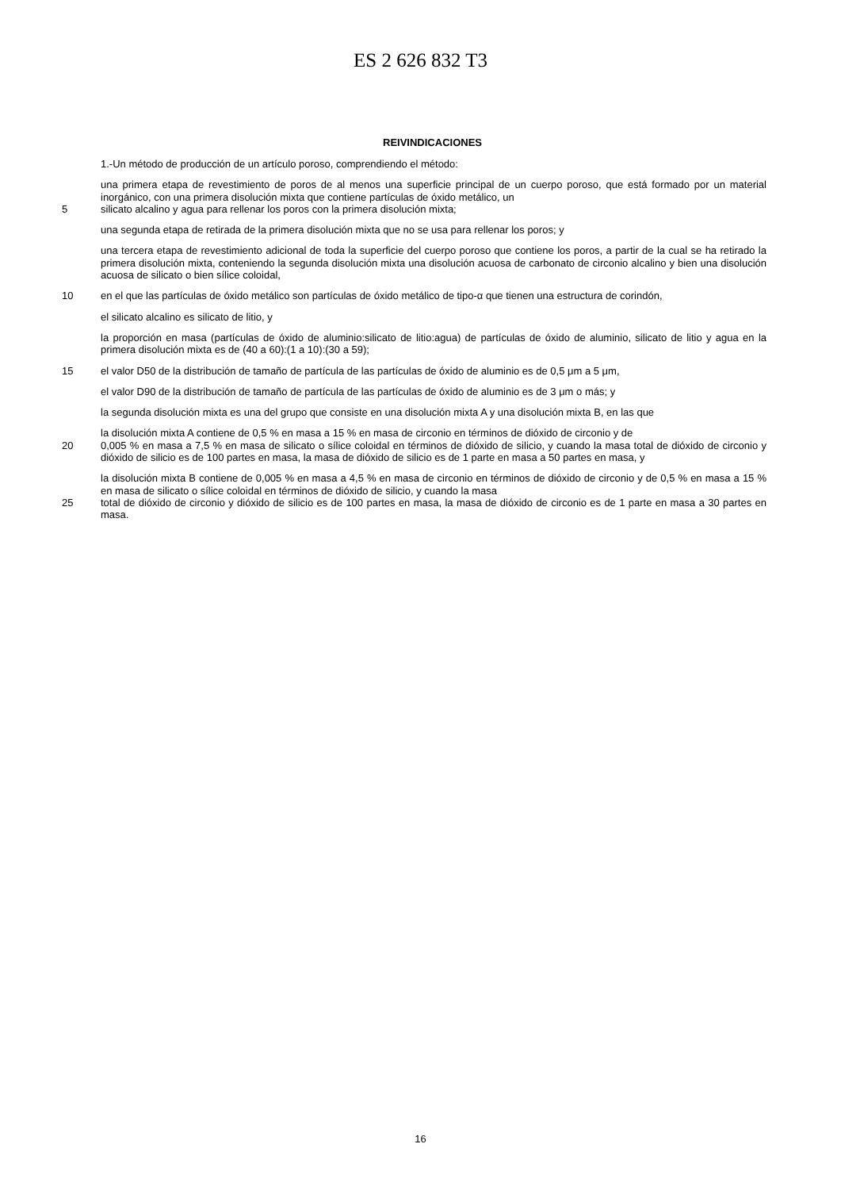ES 2 626 832 T3
REIVINDICACIONES
1.-Un método de producción de un artículo poroso, comprendiendo el método:
una primera etapa de revestimiento de poros de al menos una superficie principal de un cuerpo poroso, que está formado por un material inorgánico, con una primera disolución mixta que contiene partículas de óxido metálico, un
5 silicato alcalino y agua para rellenar los poros con la primera disolución mixta;
una segunda etapa de retirada de la primera disolución mixta que no se usa para rellenar los poros; y
una tercera etapa de revestimiento adicional de toda la superficie del cuerpo poroso que contiene los poros, a partir de la cual se ha retirado la primera disolución mixta, conteniendo la segunda disolución mixta una disolución acuosa de carbonato de circonio alcalino y bien una disolución acuosa de silicato o bien sílice coloidal,
10 en el que las partículas de óxido metálico son partículas de óxido metálico de tipo-α que tienen una estructura de corindón,
el silicato alcalino es silicato de litio, y
la proporción en masa (partículas de óxido de aluminio:silicato de litio:agua) de partículas de óxido de aluminio, silicato de litio y agua en la primera disolución mixta es de (40 a 60):(1 a 10):(30 a 59);
15 el valor D50 de la distribución de tamaño de partícula de las partículas de óxido de aluminio es de 0,5 μm a 5 μm,
el valor D90 de la distribución de tamaño de partícula de las partículas de óxido de aluminio es de 3 μm o más; y
la segunda disolución mixta es una del grupo que consiste en una disolución mixta A y una disolución mixta B, en las que
la disolución mixta A contiene de 0,5 % en masa a 15 % en masa de circonio en términos de dióxido de circonio y de
20 0,005 % en masa a 7,5 % en masa de silicato o sílice coloidal en términos de dióxido de silicio, y cuando la masa total de dióxido de circonio y dióxido de silicio es de 100 partes en masa, la masa de dióxido de silicio es de 1 parte en masa a 50 partes en masa, y
la disolución mixta B contiene de 0,005 % en masa a 4,5 % en masa de circonio en términos de dióxido de circonio y de 0,5 % en masa a 15 % en masa de silicato o sílice coloidal en términos de dióxido de silicio, y cuando la masa
25 total de dióxido de circonio y dióxido de silicio es de 100 partes en masa, la masa de dióxido de circonio es de 1 parte en masa a 30 partes en masa.
16